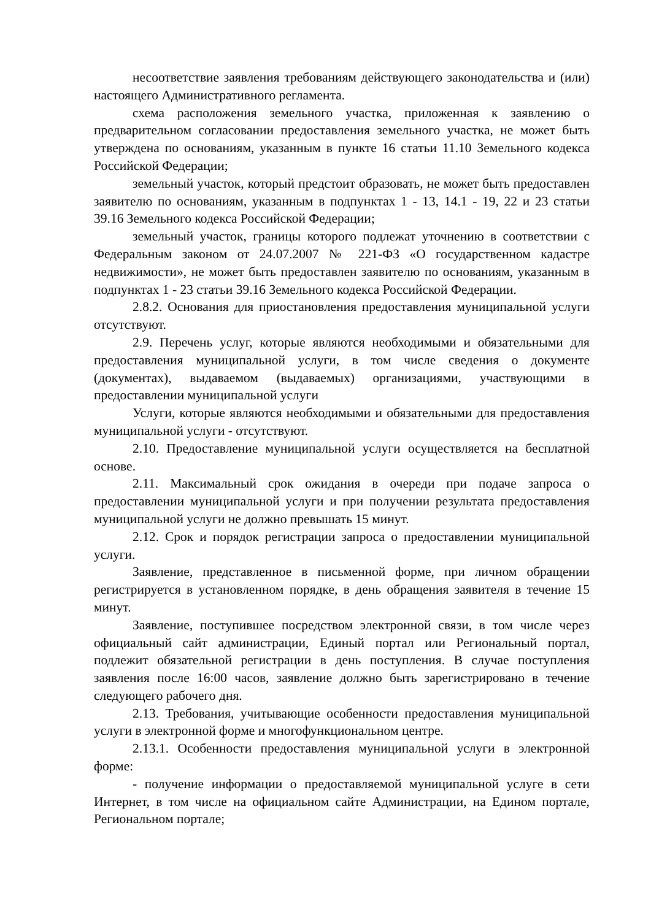несоответствие заявления требованиям действующего законодательства и (или) настоящего Административного регламента.
схема расположения земельного участка, приложенная к заявлению о предварительном согласовании предоставления земельного участка, не может быть утверждена по основаниям, указанным в пункте 16 статьи 11.10 Земельного кодекса Российской Федерации;
земельный участок, который предстоит образовать, не может быть предоставлен заявителю по основаниям, указанным в подпунктах 1 - 13, 14.1 - 19, 22 и 23 статьи 39.16 Земельного кодекса Российской Федерации;
земельный участок, границы которого подлежат уточнению в соответствии с Федеральным законом от 24.07.2007 № 221-ФЗ «О государственном кадастре недвижимости», не может быть предоставлен заявителю по основаниям, указанным в подпунктах 1 - 23 статьи 39.16 Земельного кодекса Российской Федерации.
2.8.2. Основания для приостановления предоставления муниципальной услуги отсутствуют.
2.9. Перечень услуг, которые являются необходимыми и обязательными для предоставления муниципальной услуги, в том числе сведения о документе (документах), выдаваемом (выдаваемых) организациями, участвующими в предоставлении муниципальной услуги
Услуги, которые являются необходимыми и обязательными для предоставления муниципальной услуги - отсутствуют.
2.10. Предоставление муниципальной услуги осуществляется на бесплатной основе.
2.11. Максимальный срок ожидания в очереди при подаче запроса о предоставлении муниципальной услуги и при получении результата предоставления муниципальной услуги не должно превышать 15 минут.
2.12. Срок и порядок регистрации запроса о предоставлении муниципальной услуги.
Заявление, представленное в письменной форме, при личном обращении регистрируется в установленном порядке, в день обращения заявителя в течение 15 минут.
Заявление, поступившее посредством электронной связи, в том числе через официальный сайт администрации, Единый портал или Региональный портал, подлежит обязательной регистрации в день поступления. В случае поступления заявления после 16:00 часов, заявление должно быть зарегистрировано в течение следующего рабочего дня.
2.13. Требования, учитывающие особенности предоставления муниципальной услуги в электронной форме и многофункциональном центре.
2.13.1. Особенности предоставления муниципальной услуги в электронной форме:
- получение информации о предоставляемой муниципальной услуге в сети Интернет, в том числе на официальном сайте Администрации, на Едином портале, Региональном портале;